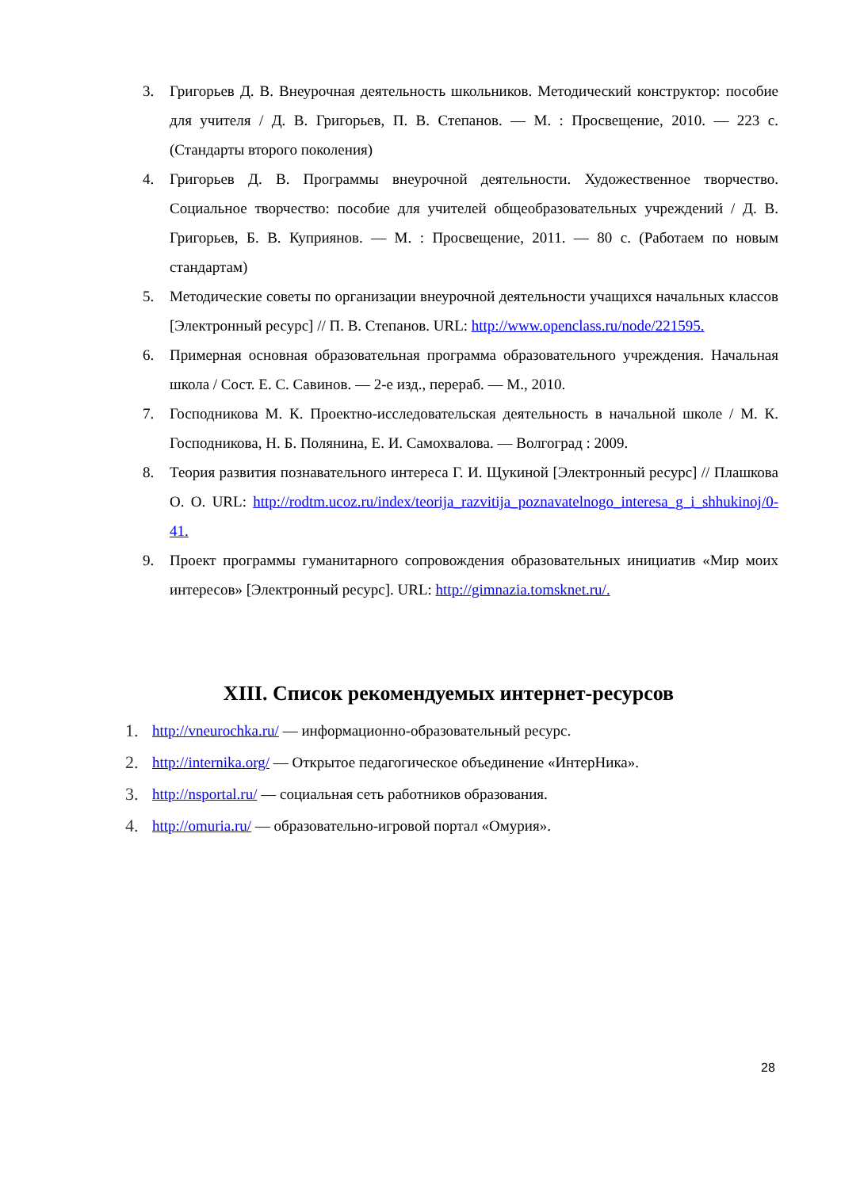3. Григорьев Д. В. Внеурочная деятельность школьников. Методический конструктор: пособие для учителя / Д. В. Григорьев, П. В. Степанов. — М. : Просвещение, 2010. — 223 с. (Стандарты второго поколения)
4. Григорьев Д. В. Программы внеурочной деятельности. Художественное творчество. Социальное творчество: пособие для учителей общеобразовательных учреждений / Д. В. Григорьев, Б. В. Куприянов. — М. : Просвещение, 2011. — 80 с. (Работаем по новым стандартам)
5. Методические советы по организации внеурочной деятельности учащихся начальных классов [Электронный ресурс] // П. В. Степанов. URL: http://www.openclass.ru/node/221595.
6. Примерная основная образовательная программа образовательного учреждения. Начальная школа / Сост. Е. С. Савинов. — 2-е изд., перераб. — М., 2010.
7. Господникова М. К. Проектно-исследовательская деятельность в начальной школе / М. К. Господникова, Н. Б. Полянина, Е. И. Самохвалова. — Волгоград : 2009.
8. Теория развития познавательного интереса Г. И. Щукиной [Электронный ресурс] // Плашкова О. О. URL: http://rodtm.ucoz.ru/index/teorija_razvitija_poznavatelnogo_interesa_g_i_shhukinoj/0-41.
9. Проект программы гуманитарного сопровождения образовательных инициатив «Мир моих интересов» [Электронный ресурс]. URL: http://gimnazia.tomsknet.ru/.
XIII. Список рекомендуемых интернет-ресурсов
1. http://vneurochka.ru/ — информационно-образовательный ресурс.
2. http://internika.org/ — Открытое педагогическое объединение «ИнтерНика».
3. http://nsportal.ru/ — социальная сеть работников образования.
4. http://omuria.ru/ — образовательно-игровой портал «Омурия».
28